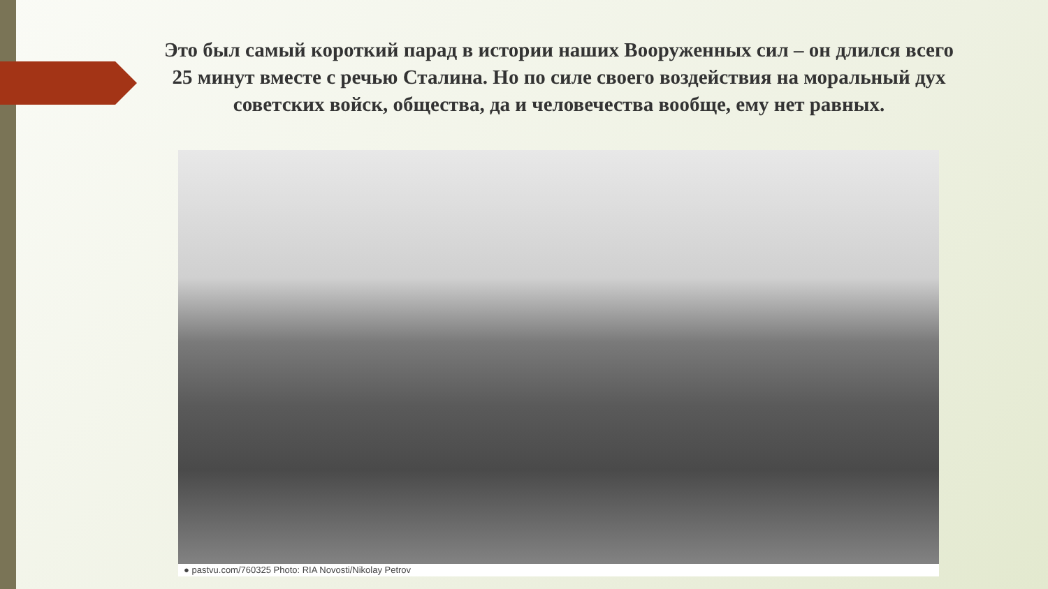Это был самый короткий парад в истории наших Вооруженных сил – он длился всего 25 минут вместе с речью Сталина. Но по силе своего воздействия на моральный дух советских войск, общества, да и человечества вообще, ему нет равных.
● pastvu.com/760325 Photo: RIA Novosti/Nikolay Petrov